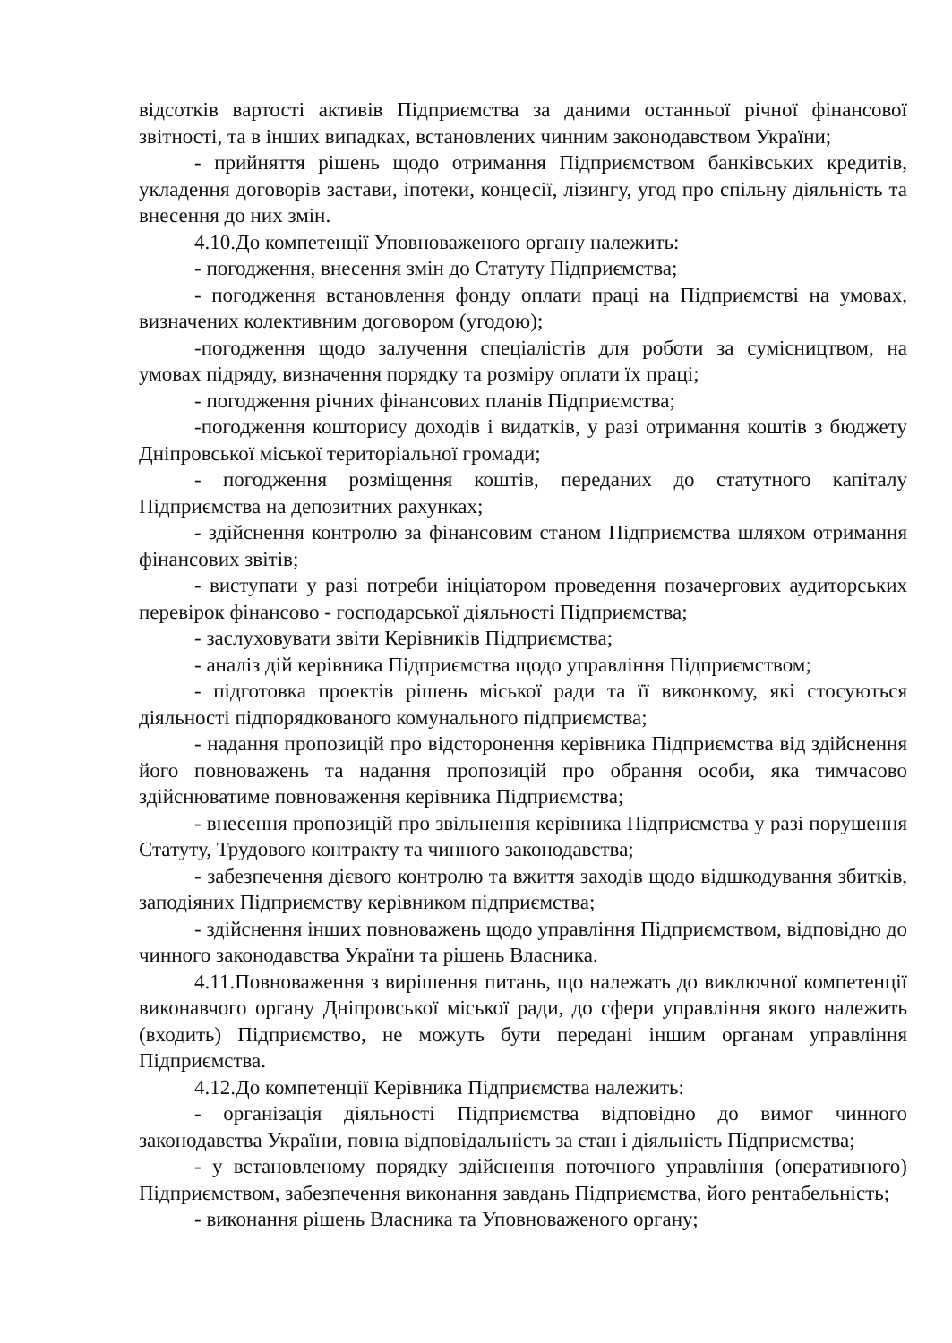відсотків вартості активів Підприємства за даними останньої річної фінансової звітності, та в інших випадках, встановлених чинним законодавством України;
- прийняття рішень щодо отримання Підприємством банківських кредитів, укладення договорів застави, іпотеки, концесії, лізингу, угод про спільну діяльність та внесення до них змін.
4.10.До компетенції Уповноваженого органу належить:
- погодження, внесення змін до Статуту Підприємства;
- погодження встановлення фонду оплати праці на Підприємстві на умовах, визначених колективним договором (угодою);
-погодження щодо залучення спеціалістів для роботи за сумісництвом, на умовах підряду, визначення порядку та розміру оплати їх праці;
- погодження річних фінансових планів Підприємства;
-погодження кошторису доходів і видатків, у разі отримання коштів з бюджету Дніпровської міської територіальної громади;
- погодження розміщення коштів, переданих до статутного капіталу Підприємства на депозитних рахунках;
- здійснення контролю за фінансовим станом Підприємства шляхом отримання фінансових звітів;
- виступати у разі потреби ініціатором проведення позачергових аудиторських перевірок фінансово - господарської діяльності Підприємства;
- заслуховувати звіти Керівників Підприємства;
- аналіз дій керівника Підприємства щодо управління Підприємством;
- підготовка проектів рішень міської ради та її виконкому, які стосуються діяльності підпорядкованого комунального підприємства;
- надання пропозицій про відсторонення керівника Підприємства від здійснення його повноважень та надання пропозицій про обрання особи, яка тимчасово здійснюватиме повноваження керівника Підприємства;
- внесення пропозицій про звільнення керівника Підприємства у разі порушення Статуту, Трудового контракту та чинного законодавства;
- забезпечення дієвого контролю та вжиття заходів щодо відшкодування збитків, заподіяних Підприємству керівником підприємства;
- здійснення інших повноважень щодо управління Підприємством, відповідно до чинного законодавства України та рішень Власника.
4.11.Повноваження з вирішення питань, що належать до виключної компетенції виконавчого органу Дніпровської міської ради, до сфери управління якого належить (входить) Підприємство, не можуть бути передані іншим органам управління Підприємства.
4.12.До компетенції Керівника Підприємства належить:
- організація діяльності Підприємства відповідно до вимог чинного законодавства України, повна відповідальність за стан і діяльність Підприємства;
- у встановленому порядку здійснення поточного управління (оперативного) Підприємством, забезпечення виконання завдань Підприємства, його рентабельність;
- виконання рішень Власника та Уповноваженого органу;